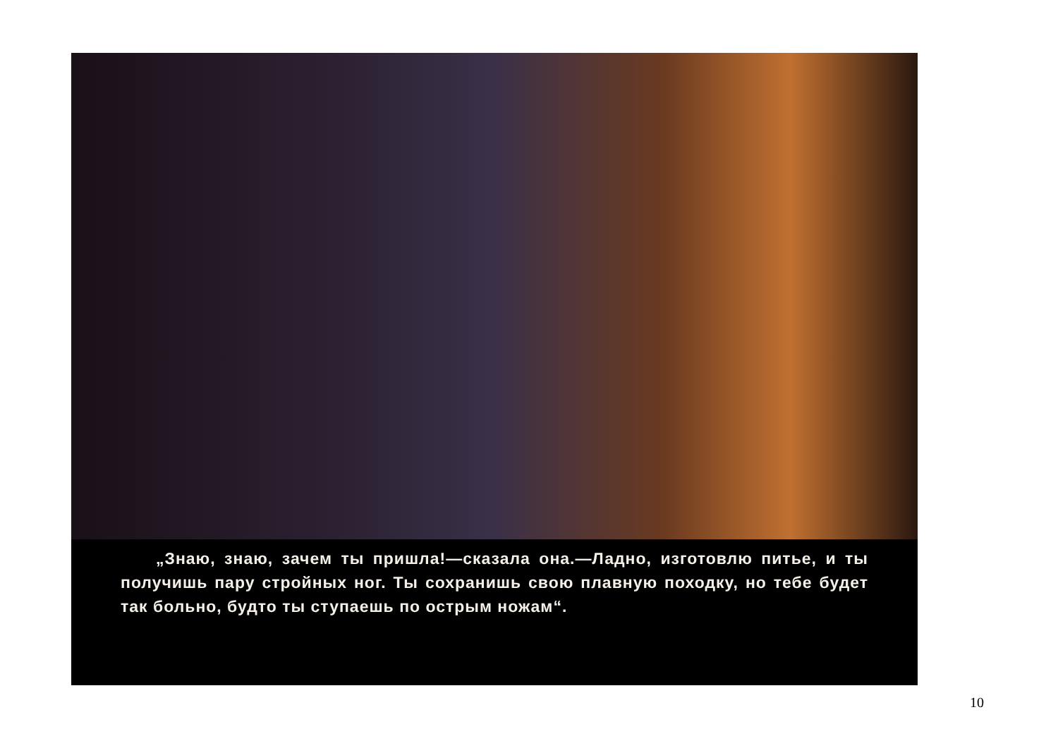„Знаю, знаю, зачем ты пришла!—сказала она.—Ладно, изготовлю питье, и ты получишь пару стройных ног. Ты сохранишь свою плавную походку, но тебе будет так больно, будто ты ступаешь по острым ножам“.
10